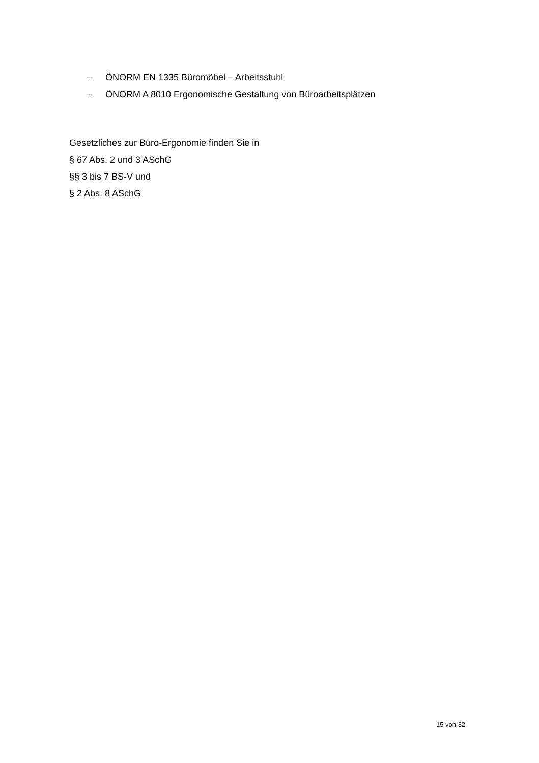‒ ÖNORM EN 1335 Büromöbel – Arbeitsstuhl
‒ ÖNORM A 8010 Ergonomische Gestaltung von Büroarbeitsplätzen
Gesetzliches zur Büro-Ergonomie finden Sie in
§ 67 Abs. 2 und 3 ASchG
§§ 3 bis 7 BS-V und
§ 2 Abs. 8 ASchG
15 von 32